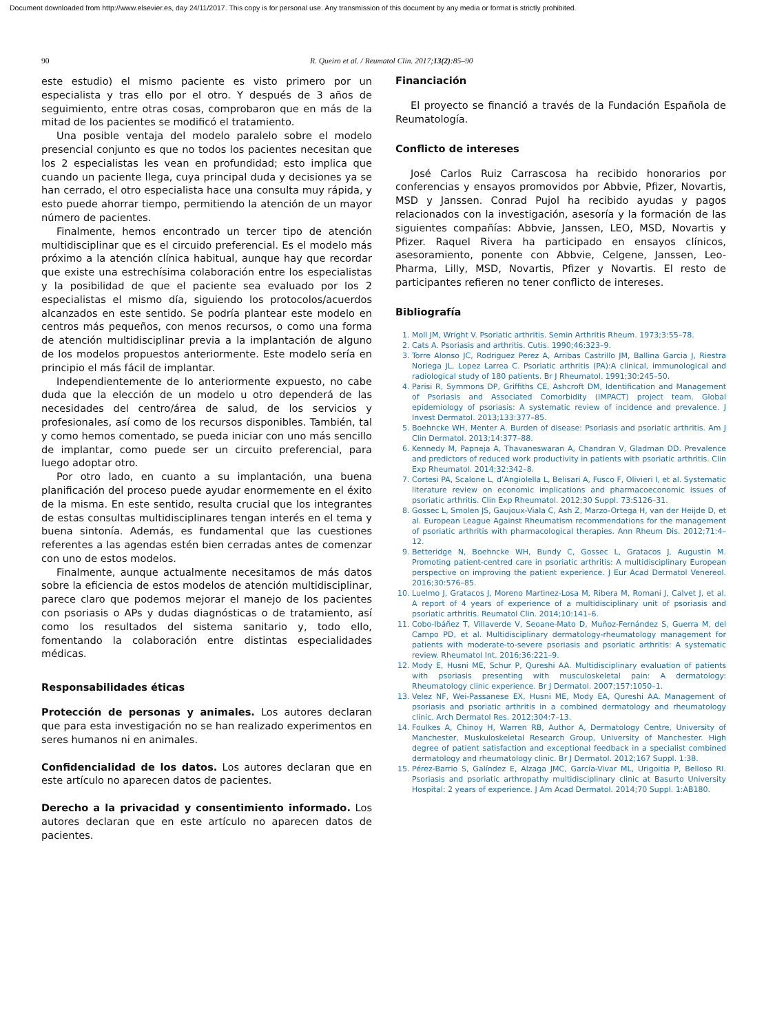Document downloaded from http://www.elsevier.es, day 24/11/2017. This copy is for personal use. Any transmission of this document by any media or format is strictly prohibited.
90 R. Queiro et al. / Reumatol Clin. 2017;13(2):85–90
este estudio) el mismo paciente es visto primero por un especialista y tras ello por el otro. Y después de 3 años de seguimiento, entre otras cosas, comprobaron que en más de la mitad de los pacientes se modificó el tratamiento.
Una posible ventaja del modelo paralelo sobre el modelo presencial conjunto es que no todos los pacientes necesitan que los 2 especialistas les vean en profundidad; esto implica que cuando un paciente llega, cuya principal duda y decisiones ya se han cerrado, el otro especialista hace una consulta muy rápida, y esto puede ahorrar tiempo, permitiendo la atención de un mayor número de pacientes.
Finalmente, hemos encontrado un tercer tipo de atención multidisciplinar que es el circuido preferencial. Es el modelo más próximo a la atención clínica habitual, aunque hay que recordar que existe una estrechísima colaboración entre los especialistas y la posibilidad de que el paciente sea evaluado por los 2 especialistas el mismo día, siguiendo los protocolos/acuerdos alcanzados en este sentido. Se podría plantear este modelo en centros más pequeños, con menos recursos, o como una forma de atención multidisciplinar previa a la implantación de alguno de los modelos propuestos anteriormente. Este modelo sería en principio el más fácil de implantar.
Independientemente de lo anteriormente expuesto, no cabe duda que la elección de un modelo u otro dependerá de las necesidades del centro/área de salud, de los servicios y profesionales, así como de los recursos disponibles. También, tal y como hemos comentado, se pueda iniciar con uno más sencillo de implantar, como puede ser un circuito preferencial, para luego adoptar otro.
Por otro lado, en cuanto a su implantación, una buena planificación del proceso puede ayudar enormemente en el éxito de la misma. En este sentido, resulta crucial que los integrantes de estas consultas multidisciplinares tengan interés en el tema y buena sintonía. Además, es fundamental que las cuestiones referentes a las agendas estén bien cerradas antes de comenzar con uno de estos modelos.
Finalmente, aunque actualmente necesitamos de más datos sobre la eficiencia de estos modelos de atención multidisciplinar, parece claro que podemos mejorar el manejo de los pacientes con psoriasis o APs y dudas diagnósticas o de tratamiento, así como los resultados del sistema sanitario y, todo ello, fomentando la colaboración entre distintas especialidades médicas.
Responsabilidades éticas
Protección de personas y animales. Los autores declaran que para esta investigación no se han realizado experimentos en seres humanos ni en animales.
Confidencialidad de los datos. Los autores declaran que en este artículo no aparecen datos de pacientes.
Derecho a la privacidad y consentimiento informado. Los autores declaran que en este artículo no aparecen datos de pacientes.
Financiación
El proyecto se financió a través de la Fundación Española de Reumatología.
Conflicto de intereses
José Carlos Ruiz Carrascosa ha recibido honorarios por conferencias y ensayos promovidos por Abbvie, Pfizer, Novartis, MSD y Janssen. Conrad Pujol ha recibido ayudas y pagos relacionados con la investigación, asesoría y la formación de las siguientes compañías: Abbvie, Janssen, LEO, MSD, Novartis y Pfizer. Raquel Rivera ha participado en ensayos clínicos, asesoramiento, ponente con Abbvie, Celgene, Janssen, Leo-Pharma, Lilly, MSD, Novartis, Pfizer y Novartis. El resto de participantes refieren no tener conflicto de intereses.
Bibliografía
1. Moll JM, Wright V. Psoriatic arthritis. Semin Arthritis Rheum. 1973;3:55–78.
2. Cats A. Psoriasis and arthritis. Cutis. 1990;46:323–9.
3. Torre Alonso JC, Rodriguez Perez A, Arribas Castrillo JM, Ballina Garcia J, Riestra Noriega JL, Lopez Larrea C. Psoriatic arthritis (PA):A clinical, immunological and radiological study of 180 patients. Br J Rheumatol. 1991;30:245–50.
4. Parisi R, Symmons DP, Griffiths CE, Ashcroft DM, Identification and Management of Psoriasis and Associated Comorbidity (IMPACT) project team. Global epidemiology of psoriasis: A systematic review of incidence and prevalence. J Invest Dermatol. 2013;133:377–85.
5. Boehncke WH, Menter A. Burden of disease: Psoriasis and psoriatic arthritis. Am J Clin Dermatol. 2013;14:377–88.
6. Kennedy M, Papneja A, Thavaneswaran A, Chandran V, Gladman DD. Prevalence and predictors of reduced work productivity in patients with psoriatic arthritis. Clin Exp Rheumatol. 2014;32:342–8.
7. Cortesi PA, Scalone L, d’Angiolella L, Belisari A, Fusco F, Olivieri I, et al. Systematic literature review on economic implications and pharmacoeconomic issues of psoriatic arthritis. Clin Exp Rheumatol. 2012;30 Suppl. 73:S126–31.
8. Gossec L, Smolen JS, Gaujoux-Viala C, Ash Z, Marzo-Ortega H, van der Heijde D, et al. European League Against Rheumatism recommendations for the management of psoriatic arthritis with pharmacological therapies. Ann Rheum Dis. 2012;71:4–12.
9. Betteridge N, Boehncke WH, Bundy C, Gossec L, Gratacos J, Augustin M. Promoting patient-centred care in psoriatic arthritis: A multidisciplinary European perspective on improving the patient experience. J Eur Acad Dermatol Venereol. 2016;30:576–85.
10. Luelmo J, Gratacos J, Moreno Martinez-Losa M, Ribera M, Romani J, Calvet J, et al. A report of 4 years of experience of a multidisciplinary unit of psoriasis and psoriatic arthritis. Reumatol Clin. 2014;10:141–6.
11. Cobo-Ibáñez T, Villaverde V, Seoane-Mato D, Muñoz-Fernández S, Guerra M, del Campo PD, et al. Multidisciplinary dermatology-rheumatology management for patients with moderate-to-severe psoriasis and psoriatic arthritis: A systematic review. Rheumatol Int. 2016;36:221–9.
12. Mody E, Husni ME, Schur P, Qureshi AA. Multidisciplinary evaluation of patients with psoriasis presenting with musculoskeletal pain: A dermatology: Rheumatology clinic experience. Br J Dermatol. 2007;157:1050–1.
13. Velez NF, Wei-Passanese EX, Husni ME, Mody EA, Qureshi AA. Management of psoriasis and psoriatic arthritis in a combined dermatology and rheumatology clinic. Arch Dermatol Res. 2012;304:7–13.
14. Foulkes A, Chinoy H, Warren RB, Author A, Dermatology Centre, University of Manchester, Muskuloskeletal Research Group, University of Manchester. High degree of patient satisfaction and exceptional feedback in a specialist combined dermatology and rheumatology clinic. Br J Dermatol. 2012;167 Suppl. 1:38.
15. Pérez-Barrio S, Galíndez E, Alzaga JMC, García-Vivar ML, Urigoitia P, Belloso RI. Psoriasis and psoriatic arthropathy multidisciplinary clinic at Basurto University Hospital: 2 years of experience. J Am Acad Dermatol. 2014;70 Suppl. 1:AB180.